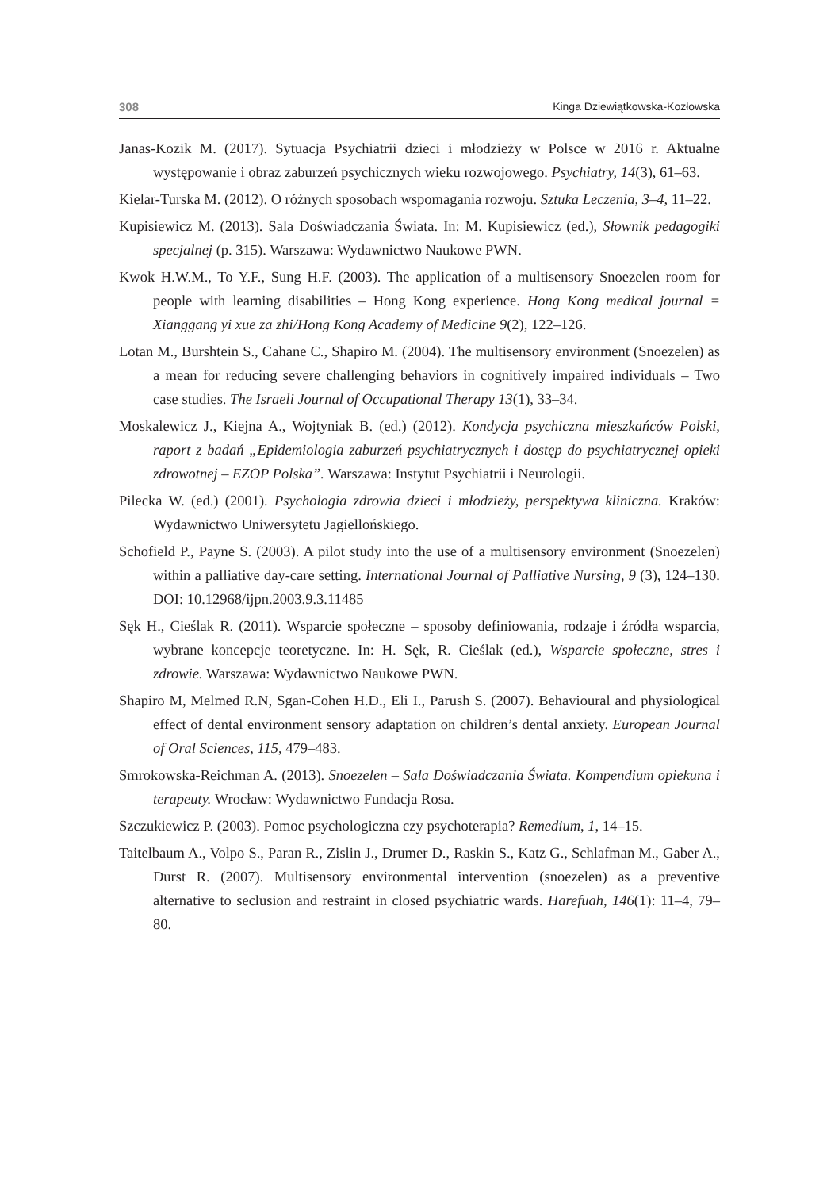308 Kinga Dziewiątkowska-Kozłowska
Janas-Kozik M. (2017). Sytuacja Psychiatrii dzieci i młodzieży w Polsce w 2016 r. Aktualne występowanie i obraz zaburzeń psychicznych wieku rozwojowego. Psychiatry, 14(3), 61–63.
Kielar-Turska M. (2012). O różnych sposobach wspomagania rozwoju. Sztuka Leczenia, 3–4, 11–22.
Kupisiewicz M. (2013). Sala Doświadczania Świata. In: M. Kupisiewicz (ed.), Słownik pedagogiki specjalnej (p. 315). Warszawa: Wydawnictwo Naukowe PWN.
Kwok H.W.M., To Y.F., Sung H.F. (2003). The application of a multisensory Snoezelen room for people with learning disabilities – Hong Kong experience. Hong Kong medical journal = Xianggang yi xue za zhi/Hong Kong Academy of Medicine 9(2), 122–126.
Lotan M., Burshtein S., Cahane C., Shapiro M. (2004). The multisensory environment (Snoezelen) as a mean for reducing severe challenging behaviors in cognitively impaired individuals – Two case studies. The Israeli Journal of Occupational Therapy 13(1), 33–34.
Moskalewicz J., Kiejna A., Wojtyniak B. (ed.) (2012). Kondycja psychiczna mieszkańców Polski, raport z badań „Epidemiologia zaburzeń psychiatrycznych i dostęp do psychiatrycznej opieki zdrowotnej – EZOP Polska”. Warszawa: Instytut Psychiatrii i Neurologii.
Pilecka W. (ed.) (2001). Psychologia zdrowia dzieci i młodzieży, perspektywa kliniczna. Kraków: Wydawnictwo Uniwersytetu Jagiellońskiego.
Schofield P., Payne S. (2003). A pilot study into the use of a multisensory environment (Snoezelen) within a palliative day-care setting. International Journal of Palliative Nursing, 9 (3), 124–130. DOI: 10.12968/ijpn.2003.9.3.11485
Sęk H., Cieślak R. (2011). Wsparcie społeczne – sposoby definiowania, rodzaje i źródła wsparcia, wybrane koncepcje teoretyczne. In: H. Sęk, R. Cieślak (ed.), Wsparcie społeczne, stres i zdrowie. Warszawa: Wydawnictwo Naukowe PWN.
Shapiro M, Melmed R.N, Sgan-Cohen H.D., Eli I., Parush S. (2007). Behavioural and physiological effect of dental environment sensory adaptation on children’s dental anxiety. European Journal of Oral Sciences, 115, 479–483.
Smrokowska-Reichman A. (2013). Snoezelen – Sala Doświadczania Świata. Kompendium opiekuna i terapeuty. Wrocław: Wydawnictwo Fundacja Rosa.
Szczukiewicz P. (2003). Pomoc psychologiczna czy psychoterapia? Remedium, 1, 14–15.
Taitelbaum A., Volpo S., Paran R., Zislin J., Drumer D., Raskin S., Katz G., Schlafman M., Gaber A., Durst R. (2007). Multisensory environmental intervention (snoezelen) as a preventive alternative to seclusion and restraint in closed psychiatric wards. Harefuah, 146(1): 11–4, 79–80.